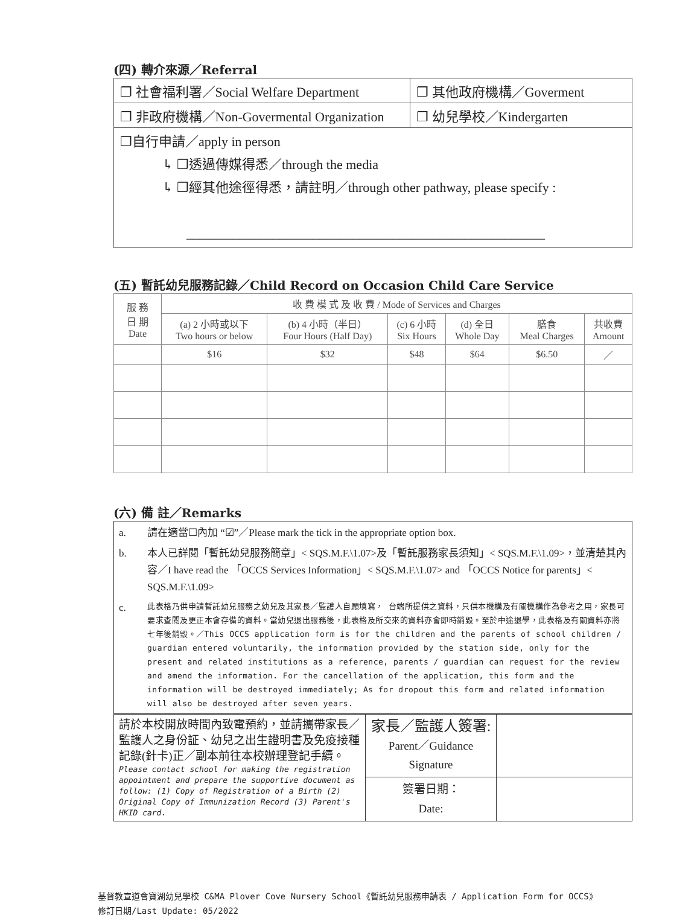(四) 轉介來源／Referral
| ❐ 社會福利署／Social Welfare Department | ❐ 其他政府機構／Goverment |
| ❐ 非政府機構／Non-Govermental Organization | ❐ 幼兒學校／Kindergarten |
| ❐自行申請／apply in person ↳ ❐透過傳媒得悉／through the media ↳ ❐經其他途徑得悉，請註明／through other pathway, please specify : ______________________________________________________ | |
(五) 暫託幼兒服務記錄／Child Record on Occasion Child Care Service
| 服 務 日 期 Date | 收 費 模 式 及 收 費 / Mode of Services and Charges | | | | | |
| --- | --- | --- | --- | --- | --- | --- |
| | (a) 2 小時或以下 Two hours or below | (b) 4 小時（半日） Four Hours (Half Day) | (c) 6 小時 Six Hours | (d) 全日 Whole Day | 膳食 Meal Charges | 共收費 Amount |
| | $16 | $32 | $48 | $64 | $6.50 | ／ |
(六) 備 註／Remarks
a. 請在適當☐內加 “☑”／Please mark the tick in the appropriate option box.
b. 本人已詳閱「暫託幼兒服務簡章」< SQS.M.F.\1.07>及「暫託服務家長須知」< SQS.M.F.\1.09>，並清楚其內容／I have read the 「OCCS Services Information」< SQS.M.F.\1.07> and 「OCCS Notice for parents」< SQS.M.F.\1.09>
c. 此表格乃供申請暫託幼兒服務之幼兒及其家長／監護人自願填寫， 台端所提供之資料，只供本機構及有關機構作為參考之用，家長可要求查閱及更正本會存備的資料。當幼兒退出服務後，此表格及所交來的資料亦會即時銷毀。至於中途退學，此表格及有關資料亦將七年後銷毀。／This OCCS application form is for the children and the parents of school children / guardian entered voluntarily, the information provided by the station side, only for the present and related institutions as a reference, parents / guardian can request for the review and amend the information. For the cancellation of the application, this form and the information will be destroyed immediately; As for dropout this form and related information will also be destroyed after seven years.
| 請於本校開放時間內致電預約，並請攜帶家長／監護人之身份証、幼兒之出生證明書及免疫接種記錄(針卡)正／副本前往本校辦理登記手續。 Please contact school for making the registration appointment and prepare the supportive document as follow: (1) Copy of Registration of a Birth (2) Original Copy of Immunization Record (3) Parent's HKID card. | 家長／監護人簽署: Parent／Guidance Signature | |
| | 簽署日期： Date: | |
基督教宣道會寶湖幼兒學校 C&MA Plover Cove Nursery School《暫託幼兒服務申請表 / Application Form for OCCS》
修訂日期/Last Update: 05/2022